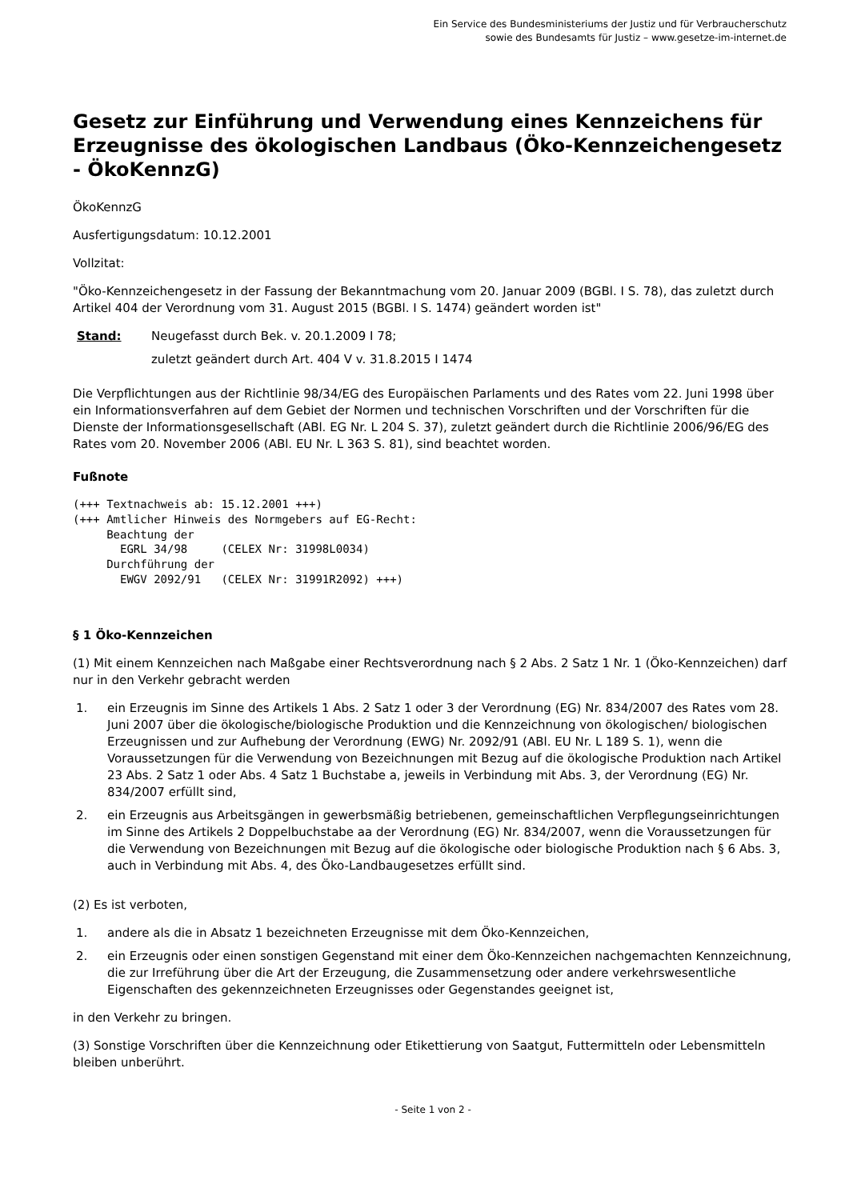Ein Service des Bundesministeriums der Justiz und für Verbraucherschutz
sowie des Bundesamts für Justiz – www.gesetze-im-internet.de
Gesetz zur Einführung und Verwendung eines Kennzeichens für Erzeugnisse des ökologischen Landbaus (Öko-Kennzeichengesetz - ÖkoKennzG)
ÖkoKennzG
Ausfertigungsdatum: 10.12.2001
Vollzitat:
"Öko-Kennzeichengesetz in der Fassung der Bekanntmachung vom 20. Januar 2009 (BGBl. I S. 78), das zuletzt durch Artikel 404 der Verordnung vom 31. August 2015 (BGBl. I S. 1474) geändert worden ist"
Stand: Neugefasst durch Bek. v. 20.1.2009 I 78;
zuletzt geändert durch Art. 404 V v. 31.8.2015 I 1474
Die Verpflichtungen aus der Richtlinie 98/34/EG des Europäischen Parlaments und des Rates vom 22. Juni 1998 über ein Informationsverfahren auf dem Gebiet der Normen und technischen Vorschriften und der Vorschriften für die Dienste der Informationsgesellschaft (ABl. EG Nr. L 204 S. 37), zuletzt geändert durch die Richtlinie 2006/96/EG des Rates vom 20. November 2006 (ABl. EU Nr. L 363 S. 81), sind beachtet worden.
Fußnote
(+++ Textnachweis ab: 15.12.2001 +++)
(+++ Amtlicher Hinweis des Normgebers auf EG-Recht:
     Beachtung der
       EGRL 34/98     (CELEX Nr: 31998L0034)
     Durchführung der
       EWGV 2092/91   (CELEX Nr: 31991R2092) +++)
§ 1 Öko-Kennzeichen
(1) Mit einem Kennzeichen nach Maßgabe einer Rechtsverordnung nach § 2 Abs. 2 Satz 1 Nr. 1 (Öko-Kennzeichen) darf nur in den Verkehr gebracht werden
1. ein Erzeugnis im Sinne des Artikels 1 Abs. 2 Satz 1 oder 3 der Verordnung (EG) Nr. 834/2007 des Rates vom 28. Juni 2007 über die ökologische/biologische Produktion und die Kennzeichnung von ökologischen/ biologischen Erzeugnissen und zur Aufhebung der Verordnung (EWG) Nr. 2092/91 (ABl. EU Nr. L 189 S. 1), wenn die Voraussetzungen für die Verwendung von Bezeichnungen mit Bezug auf die ökologische Produktion nach Artikel 23 Abs. 2 Satz 1 oder Abs. 4 Satz 1 Buchstabe a, jeweils in Verbindung mit Abs. 3, der Verordnung (EG) Nr. 834/2007 erfüllt sind,
2. ein Erzeugnis aus Arbeitsgängen in gewerbsmäßig betriebenen, gemeinschaftlichen Verpflegungseinrichtungen im Sinne des Artikels 2 Doppelbuchstabe aa der Verordnung (EG) Nr. 834/2007, wenn die Voraussetzungen für die Verwendung von Bezeichnungen mit Bezug auf die ökologische oder biologische Produktion nach § 6 Abs. 3, auch in Verbindung mit Abs. 4, des Öko-Landbaugesetzes erfüllt sind.
(2) Es ist verboten,
1. andere als die in Absatz 1 bezeichneten Erzeugnisse mit dem Öko-Kennzeichen,
2. ein Erzeugnis oder einen sonstigen Gegenstand mit einer dem Öko-Kennzeichen nachgemachten Kennzeichnung, die zur Irreführung über die Art der Erzeugung, die Zusammensetzung oder andere verkehrswesentliche Eigenschaften des gekennzeichneten Erzeugnisses oder Gegenstandes geeignet ist,
in den Verkehr zu bringen.
(3) Sonstige Vorschriften über die Kennzeichnung oder Etikettierung von Saatgut, Futtermitteln oder Lebensmitteln bleiben unberührt.
- Seite 1 von 2 -